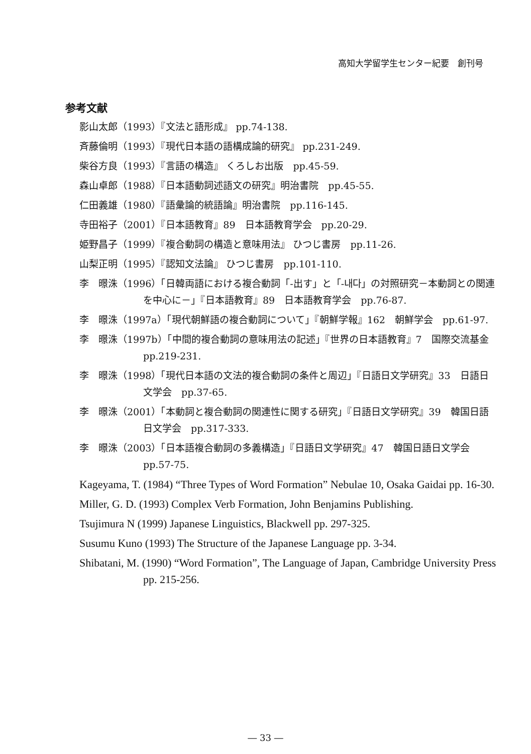高知大学留学生センター紀要　創刊号
参考文献
影山太郎（1993）『文法と語形成』 pp.74-138.
斉藤倫明（1993）『現代日本語の語構成論的研究』 pp.231-249.
柴谷方良（1993）『言語の構造』 くろしお出版　pp.45-59.
森山卓郎（1988）『日本語動詞述語文の研究』明治書院　pp.45-55.
仁田義雄（1980）『語彙論的統語論』明治書院　pp.116-145.
寺田裕子（2001）『日本語教育』89　日本語教育学会　pp.20-29.
姫野昌子（1999）『複合動詞の構造と意味用法』 ひつじ書房　pp.11-26.
山梨正明（1995）『認知文法論』 ひつじ書房　pp.101-110.
李　暻洙（1996）「日韓両語における複合動詞「-出す」と「-내다」の対照研究－本動詞との関連を中心に－」『日本語教育』89　日本語教育学会　pp.76-87.
李　暻洙（1997a）「現代朝鮮語の複合動詞について」『朝鮮学報』162　朝鮮学会　pp.61-97.
李　暻洙（1997b）「中間的複合動詞の意味用法の記述」『世界の日本語教育』7　国際交流基金　pp.219-231.
李　暻洙（1998）「現代日本語の文法的複合動詞の条件と周辺」『日語日文学研究』33　日語日文学会　pp.37-65.
李　暻洙（2001）「本動詞と複合動詞の関連性に関する研究」『日語日文学研究』39　韓国日語日文学会　pp.317-333.
李　暻洙（2003）「日本語複合動詞の多義構造」『日語日文学研究』47　韓国日語日文学会　pp.57-75.
Kageyama, T. (1984) “Three Types of Word Formation” Nebulae 10, Osaka Gaidai pp. 16-30.
Miller, G. D. (1993) Complex Verb Formation, John Benjamins Publishing.
Tsujimura N (1999) Japanese Linguistics, Blackwell pp. 297-325.
Susumu Kuno (1993) The Structure of the Japanese Language pp. 3-34.
Shibatani, M. (1990) “Word Formation”, The Language of Japan, Cambridge University Press pp. 215-256.
― 33 ―